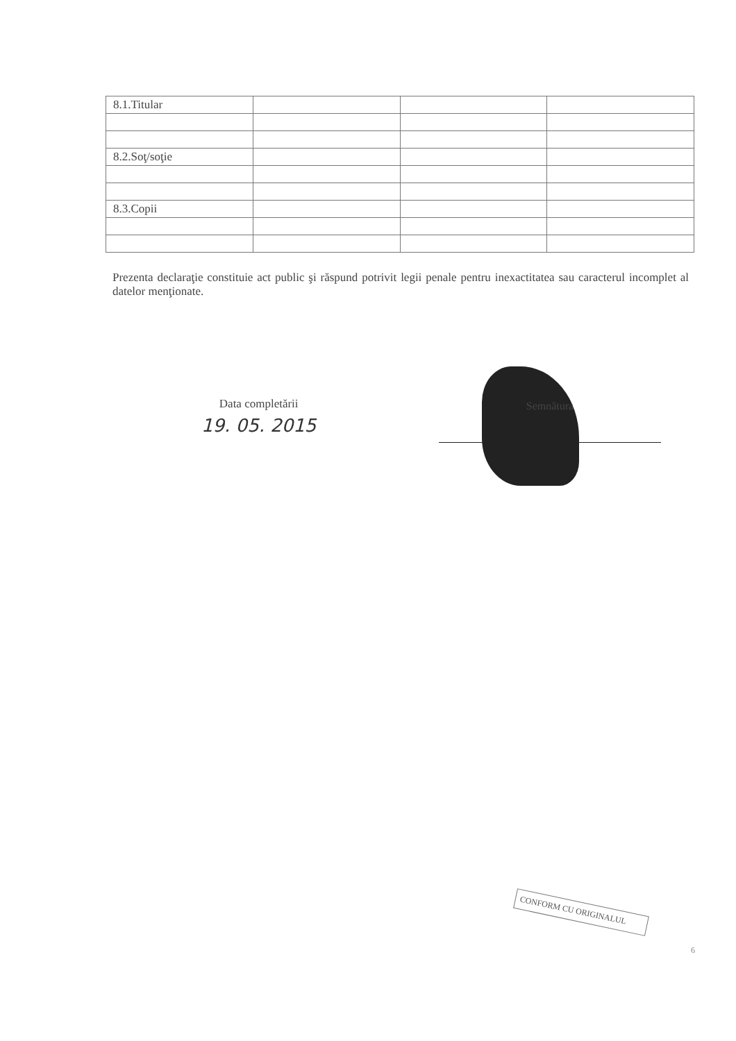| 8.1.Titular | | | |
| 8.2.Soţ/soţie | | | |
| 8.3.Copii | | | |
Prezenta declaraţie constituie act public şi răspund potrivit legii penale pentru inexactitatea sau caracterul incomplet al datelor menţionate.
Data completării
19. 05. 2015
Semnătura
CONFORM CU ORIGINALUL
6